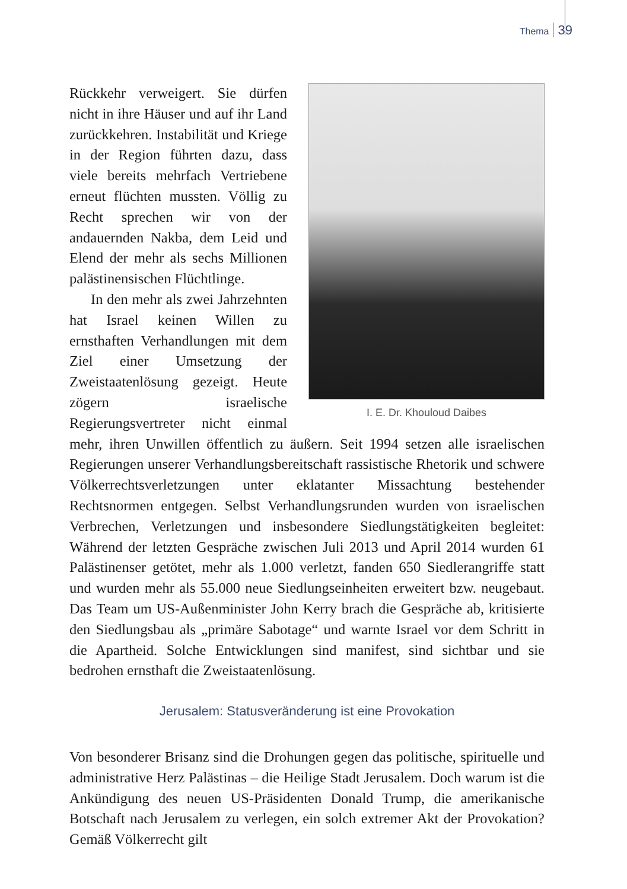Thema 39
I. E. Dr. Khouloud Daibes
Rückkehr verweigert. Sie dürfen nicht in ihre Häuser und auf ihr Land zurückkehren. Instabilität und Kriege in der Region führten dazu, dass viele bereits mehrfach Vertriebene erneut flüchten mussten. Völlig zu Recht sprechen wir von der andauernden Nakba, dem Leid und Elend der mehr als sechs Millionen palästinensischen Flüchtlinge.
In den mehr als zwei Jahrzehnten hat Israel keinen Willen zu ernsthaften Verhandlungen mit dem Ziel einer Umsetzung der Zweistaatenlösung gezeigt. Heute zögern israelische Regierungsvertreter nicht einmal mehr, ihren Unwillen öffentlich zu äußern. Seit 1994 setzen alle israelischen Regierungen unserer Verhandlungsbereitschaft rassistische Rhetorik und schwere Völkerrechtsverletzungen unter eklatanter Missachtung bestehender Rechtsnormen entgegen. Selbst Verhandlungsrunden wurden von israelischen Verbrechen, Verletzungen und insbesondere Siedlungstätigkeiten begleitet: Während der letzten Gespräche zwischen Juli 2013 und April 2014 wurden 61 Palästinenser getötet, mehr als 1.000 verletzt, fanden 650 Siedlerangriffe statt und wurden mehr als 55.000 neue Siedlungseinheiten erweitert bzw. neugebaut. Das Team um US-Außenminister John Kerry brach die Gespräche ab, kritisierte den Siedlungsbau als „primäre Sabotage“ und warnte Israel vor dem Schritt in die Apartheid. Solche Entwicklungen sind manifest, sind sichtbar und sie bedrohen ernsthaft die Zweistaatenlösung.
Jerusalem: Statusveränderung ist eine Provokation
Von besonderer Brisanz sind die Drohungen gegen das politische, spirituelle und administrative Herz Palästinas – die Heilige Stadt Jerusalem. Doch warum ist die Ankündigung des neuen US-Präsidenten Donald Trump, die amerikanische Botschaft nach Jerusalem zu verlegen, ein solch extremer Akt der Provokation? Gemäß Völkerrecht gilt